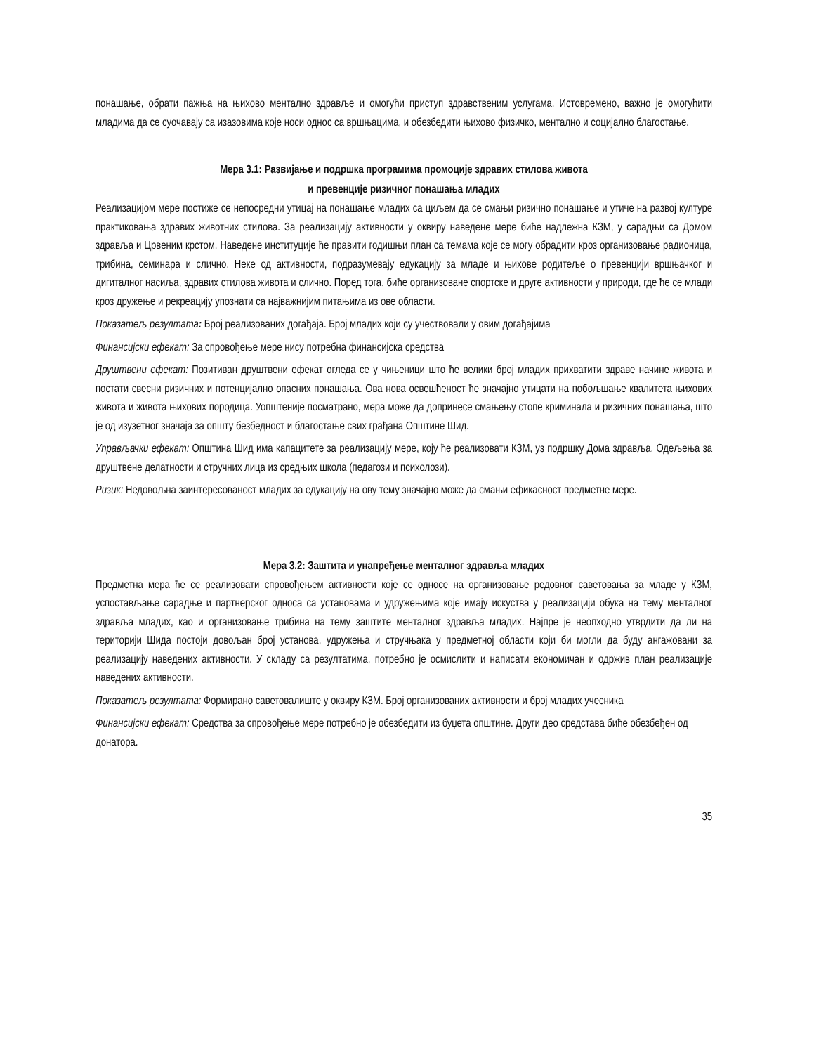понашање, обрати пажња на њихово ментално здравље и омогући приступ здравственим услугама. Истовремено, важно је омогућити младима да се суочавају са изазовима које носи однос са вршњацима, и обезбедити њихово физичко, ментално и социјално благостање.
Мера 3.1: Развијање и подршка програмима промоције здравих стилова живота
и превенције ризичног понашања младих
Реализацијом мере постиже се непосредни утицај на понашање младих са циљем да се смањи ризично понашање и утиче на развој културе практиковања здравих животних стилова. За реализацију активности у оквиру наведене мере биће надлежна КЗМ, у сарадњи са Домом здравља и Црвеним крстом. Наведене институције ће правити годишњи план са темама које се могу обрадити кроз организовање радионица, трибина, семинара и слично. Неке од активности, подразумевају едукацију за младе и њихове родитеље о превенцији вршњачког и дигиталног насиља, здравих стилова живота и слично. Поред тога, биће организоване спортске и друге активности у природи, где ће се млади кроз дружење и рекреацију упознати са најважнијим питањима из ове области.
Показатељ резултата: Број реализованих догађаја. Број младих који су учествовали у овим догађајима
Финансијски ефекат: За спровођење мере нису потребна финансијска средства
Друштвени ефекат: Позитиван друштвени ефекат огледа се у чињеници што ће велики број младих прихватити здраве начине живота и постати свесни ризичних и потенцијално опасних понашања. Ова нова освешћеност ће значајно утицати на побољшање квалитета њихових живота и живота њихових породица. Уопштеније посматрано, мера може да допринесе смањењу стопе криминала и ризичних понашања, што је од изузетног значаја за општу безбедност и благостање свих грађана Општине Шид.
Управљачки ефекат: Општина Шид има капацитете за реализацију мере, коју ће реализовати КЗМ, уз подршку Дома здравља, Одељења за друштвене делатности и стручних лица из средњих школа (педагози и психолози).
Ризик: Недовољна заинтересованост младих за едукацију на ову тему значајно може да смањи ефикасност предметне мере.
Мера 3.2: Заштита и унапређење менталног здравља младих
Предметна мера ће се реализовати спровођењем активности које се односе на организовање редовног саветовања за младе у КЗМ, успостављање сарадње и партнерског односа са установама и удружењима које имају искуства у реализацији обука на тему менталног здравља младих, као и организовање трибина на тему заштите менталног здравља младих. Најпре је неопходно утврдити да ли на територији Шида постоји довољан број установа, удружења и стручњака у предметној области који би могли да буду ангажовани за реализацију наведених активности. У складу са резултатима, потребно је осмислити и написати економичан и одржив план реализације наведених активности.
Показатељ резултата: Формирано саветовалиште у оквиру КЗМ. Број организованих активности и број младих учесника
Финансијски ефекат: Средства за спровођење мере потребно је обезбедити из буџета општине. Други део средстава биће обезбеђен од донатора.
35